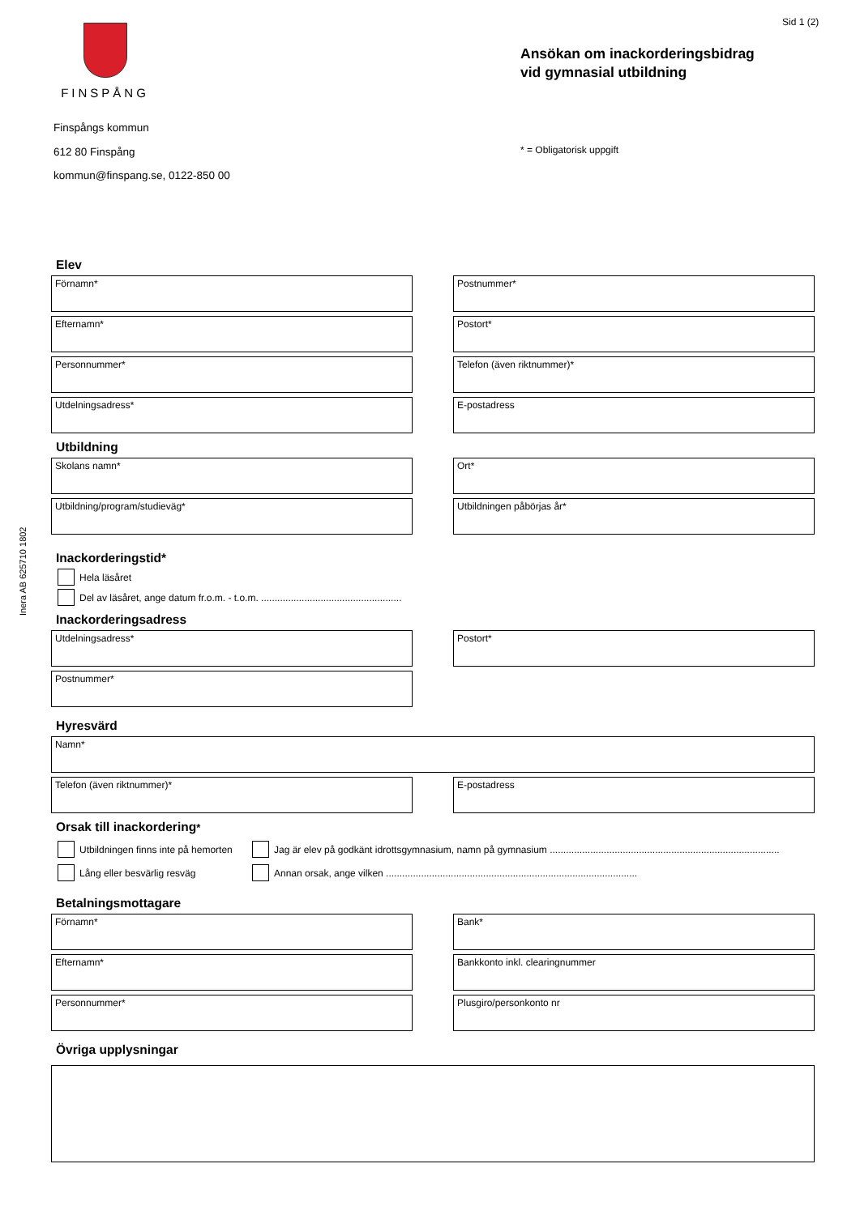Sid 1 (2)
Inera AB 625710 1802
FINSPÅNG
Finspångs kommun
612 80 Finspång
kommun@finspang.se, 0122-850 00
Ansökan om inackorderingsbidrag
vid gymnasial utbildning
* = Obligatorisk uppgift
Elev
Förnamn* Postnummer*
Efternamn* Postort*
Personnummer* Telefon (även riktnummer)*
Utdelningsadress* E-postadress
Utbildning
Skolans namn* Ort*
Utbildning/program/studieväg* Utbildningen påbörjas år*
Inackorderingstid*
Hela läsåret
Del av läsåret, ange datum fr.o.m. - t.o.m. ....................................................
Inackorderingsadress
Utdelningsadress* Postort*
Postnummer*
Hyresvärd
Namn*
Telefon (även riktnummer)* E-postadress
Orsak till inackordering*
Utbildningen finns inte på hemorten
Jag är elev på godkänt idrottsgymnasium, namn på gymnasium .....................................................................................
Lång eller besvärlig resväg
Annan orsak, ange vilken .............................................................................................
Betalningsmottagare
Förnamn* Bank*
Efternamn* Bankkonto inkl. clearingnummer
Personnummer* Plusgiro/personkonto nr
Övriga upplysningar